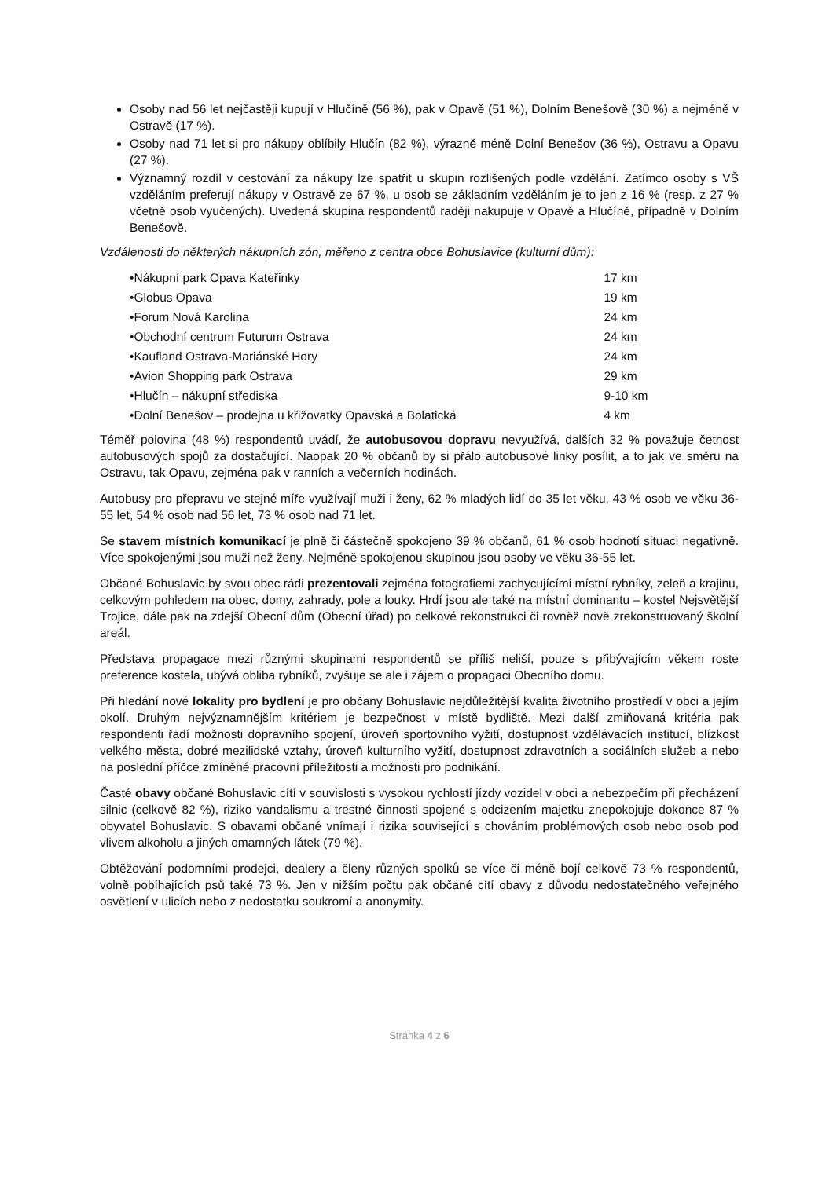Osoby nad 56 let nejčastěji kupují v Hlučíně (56 %), pak v Opavě (51 %), Dolním Benešově (30 %) a nejméně v Ostravě (17 %).
Osoby nad 71 let si pro nákupy oblíbily Hlučín (82 %), výrazně méně Dolní Benešov (36 %), Ostravu a Opavu (27 %).
Významný rozdíl v cestování za nákupy lze spatřit u skupin rozlišených podle vzdělání. Zatímco osoby s VŠ vzděláním preferují nákupy v Ostravě ze 67 %, u osob se základním vzděláním je to jen z 16 % (resp. z 27 % včetně osob vyučených). Uvedená skupina respondentů raději nakupuje v Opavě a Hlučíně, případně v Dolním Benešově.
Vzdálenosti do některých nákupních zón, měřeno z centra obce Bohuslavice (kulturní dům):
• Nákupní park Opava Kateřinky 17 km
• Globus Opava 19 km
• Forum Nová Karolina 24 km
• Obchodní centrum Futurum Ostrava 24 km
• Kaufland Ostrava-Mariánské Hory 24 km
• Avion Shopping park Ostrava 29 km
• Hlučín – nákupní střediska 9-10 km
• Dolní Benešov – prodejna u křižovatky Opavská a Bolatická 4 km
Téměř polovina (48 %) respondentů uvádí, že autobusovou dopravu nevyužívá, dalších 32 % považuje četnost autobusových spojů za dostačující. Naopak 20 % občanů by si přálo autobusové linky posílit, a to jak ve směru na Ostravu, tak Opavu, zejména pak v ranních a večerních hodinách.
Autobusy pro přepravu ve stejné míře využívají muži i ženy, 62 % mladých lidí do 35 let věku, 43 % osob ve věku 36-55 let, 54 % osob nad 56 let, 73 % osob nad 71 let.
Se stavem místních komunikací je plně či částečně spokojeno 39 % občanů, 61 % osob hodnotí situaci negativně. Více spokojenými jsou muži než ženy. Nejméně spokojenou skupinou jsou osoby ve věku 36-55 let.
Občané Bohuslavic by svou obec rádi prezentovali zejména fotografiemi zachycujícími místní rybníky, zeleň a krajinu, celkovým pohledem na obec, domy, zahrady, pole a louky. Hrdí jsou ale také na místní dominantu – kostel Nejsvětější Trojice, dále pak na zdejší Obecní dům (Obecní úřad) po celkové rekonstrukci či rovněž nově zrekonstruovaný školní areál.
Představa propagace mezi různými skupinami respondentů se příliš neliší, pouze s přibývajícím věkem roste preference kostela, ubývá obliba rybníků, zvyšuje se ale i zájem o propagaci Obecního domu.
Při hledání nové lokality pro bydlení je pro občany Bohuslavic nejdůležitější kvalita životního prostředí v obci a jejím okolí. Druhým nejvýznamnějším kritériem je bezpečnost v místě bydliště. Mezi další zmiňovaná kritéria pak respondenti řadí možnosti dopravního spojení, úroveň sportovního vyžití, dostupnost vzdělávacích institucí, blízkost velkého města, dobré mezilidské vztahy, úroveň kulturního vyžití, dostupnost zdravotních a sociálních služeb a nebo na poslední příčce zmíněné pracovní příležitosti a možnosti pro podnikání.
Časté obavy občané Bohuslavic cítí v souvislosti s vysokou rychlostí jízdy vozidel v obci a nebezpečím při přecházení silnic (celkově 82 %), riziko vandalismu a trestné činnosti spojené s odcizením majetku znepokojuje dokonce 87 % obyvatel Bohuslavic. S obavami občané vnímají i rizika související s chováním problémových osob nebo osob pod vlivem alkoholu a jiných omamných látek (79 %).
Obtěžování podomními prodejci, dealery a členy různých spolků se více či méně bojí celkově 73 % respondentů, volně pobíhajících psů také 73 %. Jen v nižším počtu pak občané cítí obavy z důvodu nedostatečného veřejného osvětlení v ulicích nebo z nedostatku soukromí a anonymity.
Stránka 4 z 6